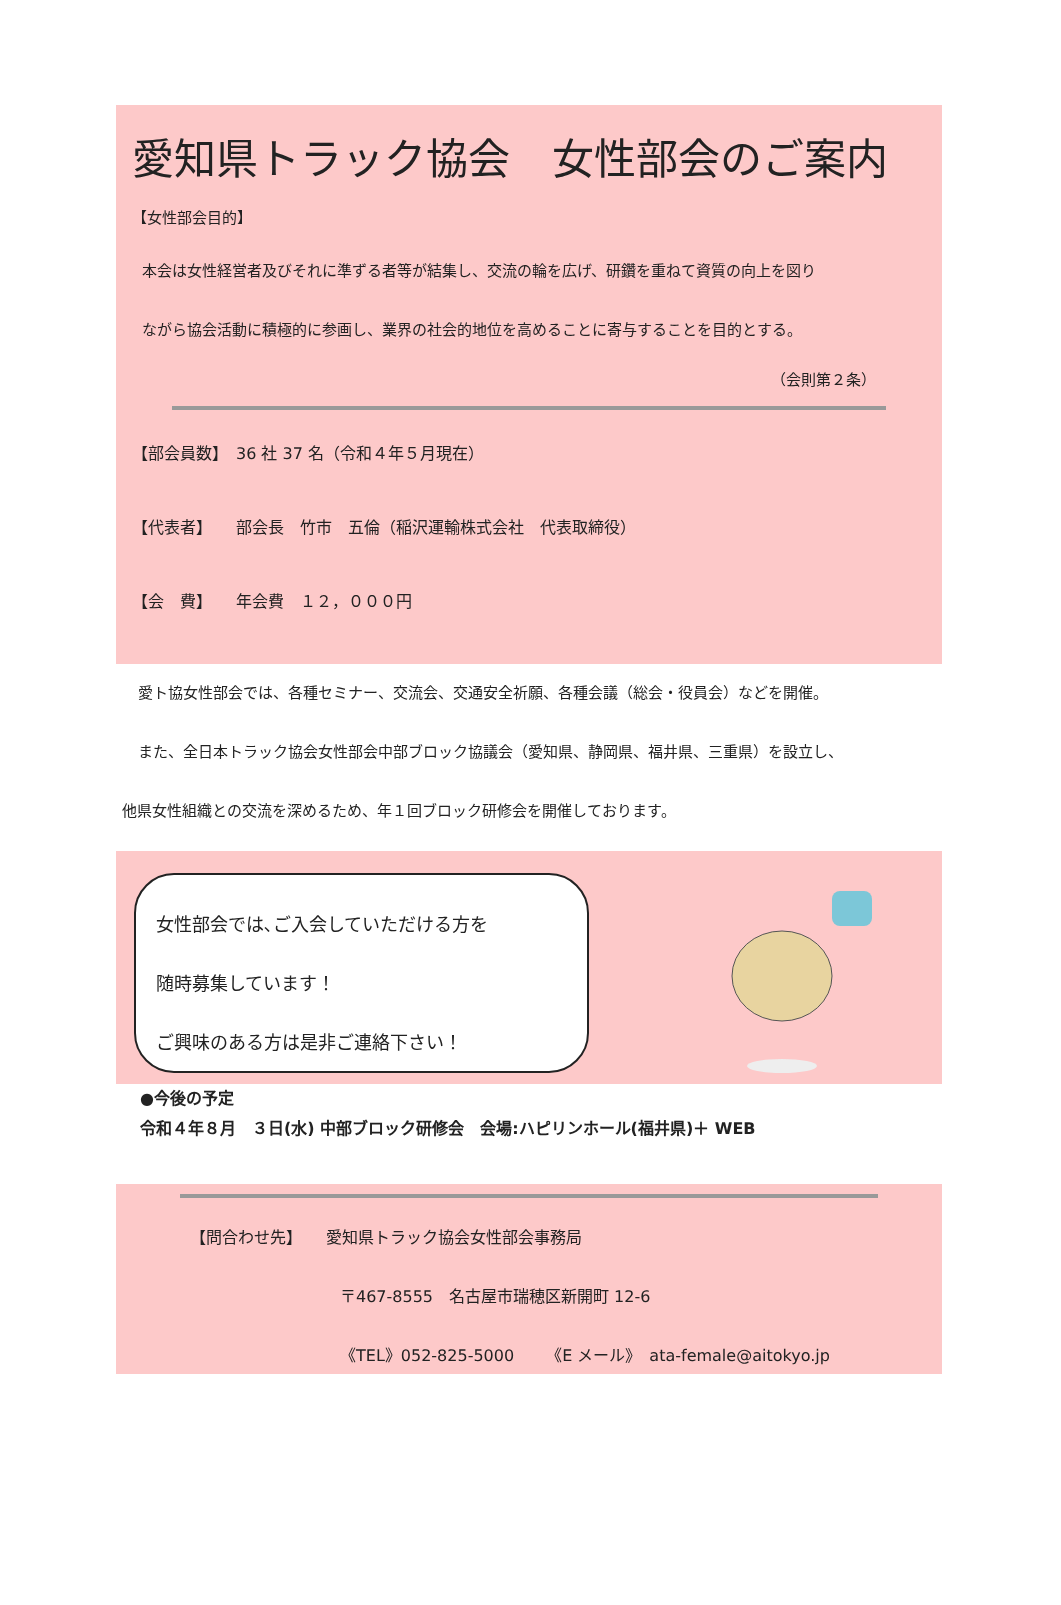愛知県トラック協会　女性部会のご案内
【女性部会目的】
本会は女性経営者及びそれに準ずる者等が結集し、交流の輪を広げ、研鑽を重ねて資質の向上を図り
ながら協会活動に積極的に参画し、業界の社会的地位を高めることに寄与することを目的とする。
（会則第２条）
【部会員数】　36 社 37 名（令和４年５月現在）
【代表者】　　部会長　竹市　五倫（稲沢運輸株式会社　代表取締役）
【会　費】　　年会費　１２，０００円
愛ト協女性部会では、各種セミナー、交流会、交通安全祈願、各種会議（総会・役員会）などを開催。
また、全日本トラック協会女性部会中部ブロック協議会（愛知県、静岡県、福井県、三重県）を設立し、
他県女性組織との交流を深めるため、年１回ブロック研修会を開催しております。
女性部会では､ご入会していただける方を
随時募集しています！
ご興味のある方は是非ご連絡下さい！
●今後の予定
令和４年８月　３日(水) 中部ブロック研修会　会場:ハピリンホール(福井県)＋ WEB
【問合わせ先】　　愛知県トラック協会女性部会事務局
〒467-8555　名古屋市瑞穂区新開町 12-6
《TEL》052-825-5000　　《E メール》　ata-female@aitokyo.jp